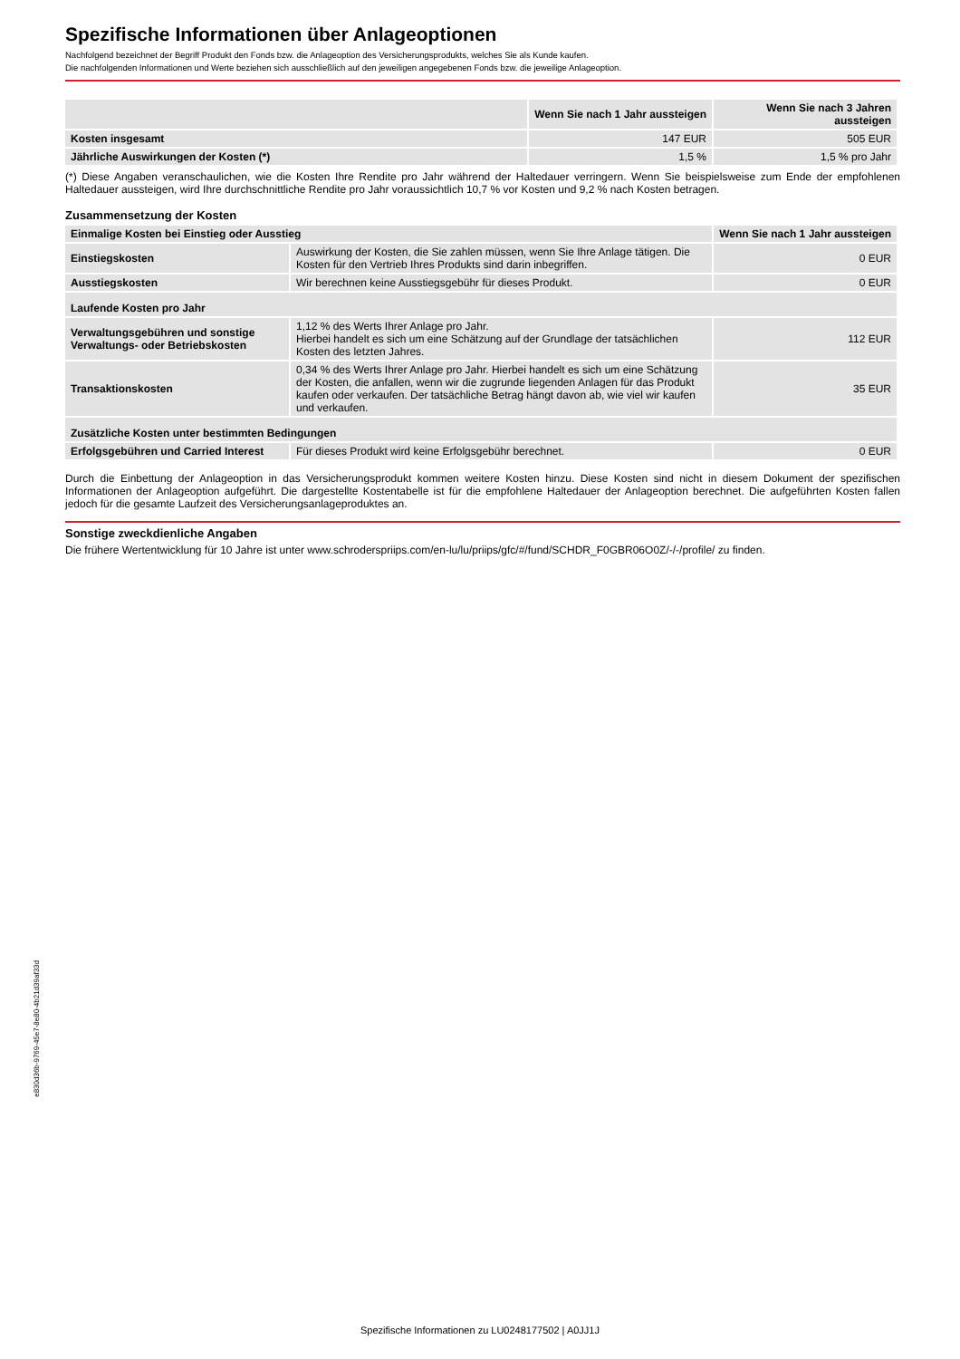Spezifische Informationen über Anlageoptionen
Nachfolgend bezeichnet der Begriff Produkt den Fonds bzw. die Anlageoption des Versicherungsprodukts, welches Sie als Kunde kaufen.
Die nachfolgenden Informationen und Werte beziehen sich ausschließlich auf den jeweiligen angegebenen Fonds bzw. die jeweilige Anlageoption.
| | Wenn Sie nach 1 Jahr aussteigen | Wenn Sie nach 3 Jahren aussteigen |
| Kosten insgesamt | 147 EUR | 505 EUR |
| Jährliche Auswirkungen der Kosten (*) | 1,5 % | 1,5 % pro Jahr |
(*) Diese Angaben veranschaulichen, wie die Kosten Ihre Rendite pro Jahr während der Haltedauer verringern. Wenn Sie beispielsweise zum Ende der empfohlenen Haltedauer aussteigen, wird Ihre durchschnittliche Rendite pro Jahr voraussichtlich 10,7 % vor Kosten und 9,2 % nach Kosten betragen.
Zusammensetzung der Kosten
| Einmalige Kosten bei Einstieg oder Ausstieg | | Wenn Sie nach 1 Jahr aussteigen |
| Einstiegskosten | Auswirkung der Kosten, die Sie zahlen müssen, wenn Sie Ihre Anlage tätigen. Die Kosten für den Vertrieb Ihres Produkts sind darin inbegriffen. | 0 EUR |
| Ausstiegskosten | Wir berechnen keine Ausstiegsgebühr für dieses Produkt. | 0 EUR |
| Laufende Kosten pro Jahr | | |
| Verwaltungsgebühren und sonstige Verwaltungs- oder Betriebskosten | 1,12 % des Werts Ihrer Anlage pro Jahr. Hierbei handelt es sich um eine Schätzung auf der Grundlage der tatsächlichen Kosten des letzten Jahres. | 112 EUR |
| Transaktionskosten | 0,34 % des Werts Ihrer Anlage pro Jahr. Hierbei handelt es sich um eine Schätzung der Kosten, die anfallen, wenn wir die zugrunde liegenden Anlagen für das Produkt kaufen oder verkaufen. Der tatsächliche Betrag hängt davon ab, wie viel wir kaufen und verkaufen. | 35 EUR |
| Zusätzliche Kosten unter bestimmten Bedingungen | | |
| Erfolgsgebühren und Carried Interest | Für dieses Produkt wird keine Erfolgsgebühr berechnet. | 0 EUR |
Durch die Einbettung der Anlageoption in das Versicherungsprodukt kommen weitere Kosten hinzu. Diese Kosten sind nicht in diesem Dokument der spezifischen Informationen der Anlageoption aufgeführt. Die dargestellte Kostentabelle ist für die empfohlene Haltedauer der Anlageoption berechnet. Die aufgeführten Kosten fallen jedoch für die gesamte Laufzeit des Versicherungsanlageproduktes an.
Sonstige zweckdienliche Angaben
Die frühere Wertentwicklung für 10 Jahre ist unter www.schroderspriips.com/en-lu/lu/priips/gfc/#/fund/SCHDR_F0GBR06O0Z/-/-/profile/ zu finden.
e830d36b-9769-45e7-8e80-4b21d39af33d
Spezifische Informationen zu LU0248177502 | A0JJ1J